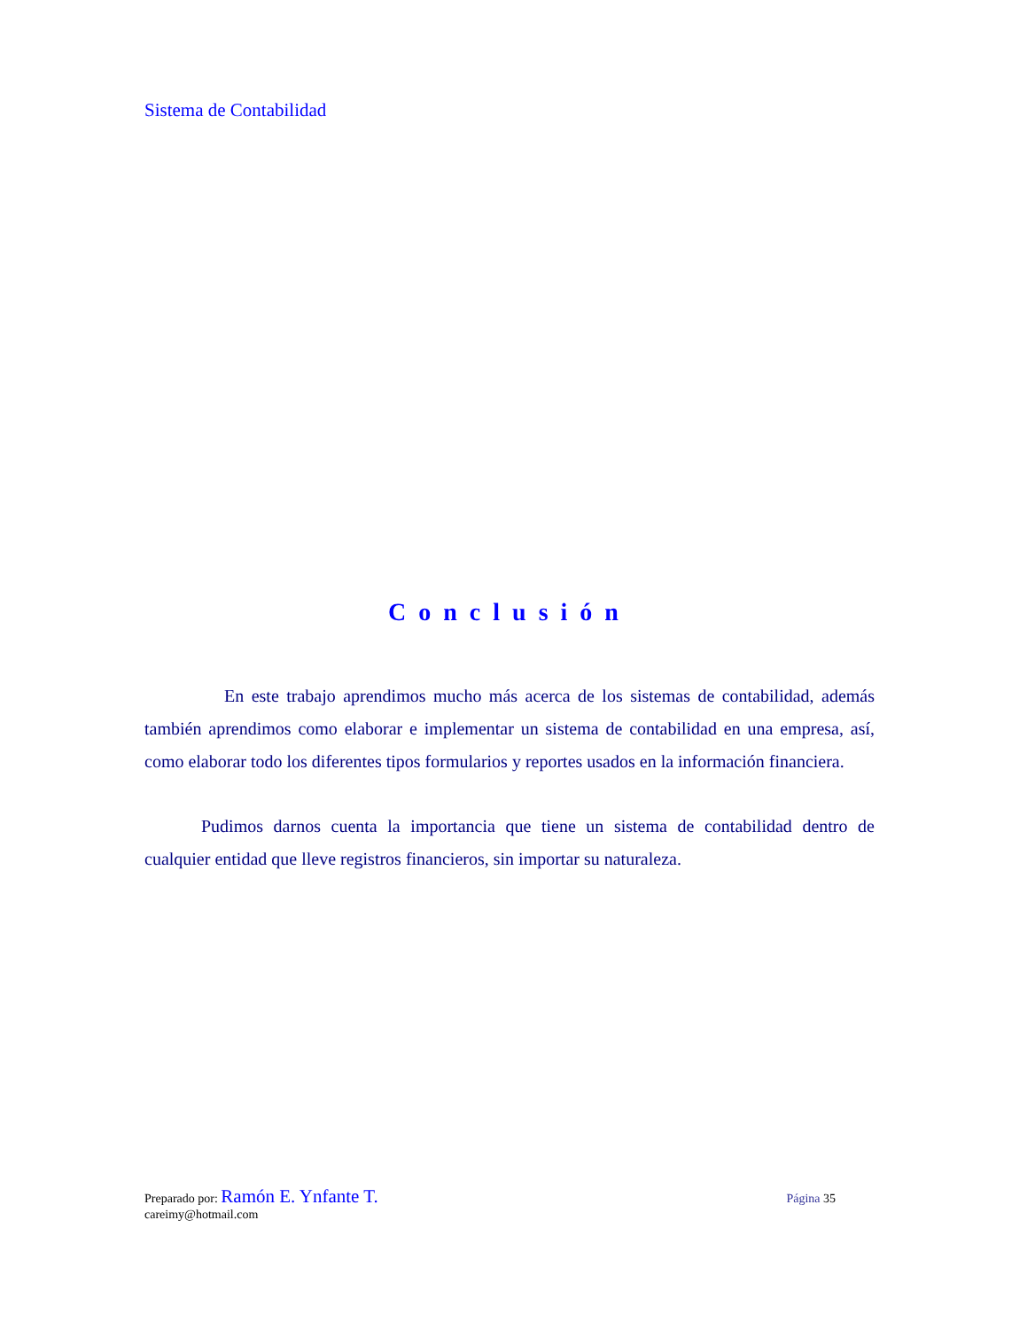Sistema de Contabilidad
Conclusión
En este trabajo aprendimos mucho más acerca de los sistemas de contabilidad, además también aprendimos como elaborar e implementar un sistema de contabilidad en una empresa, así, como elaborar todo los diferentes tipos formularios y reportes usados en la información financiera.
Pudimos darnos cuenta la importancia que tiene un sistema de contabilidad dentro de cualquier entidad que lleve registros financieros, sin importar su naturaleza.
Preparado por: Ramón E. Ynfante T. Página 35
careimy@hotmail.com